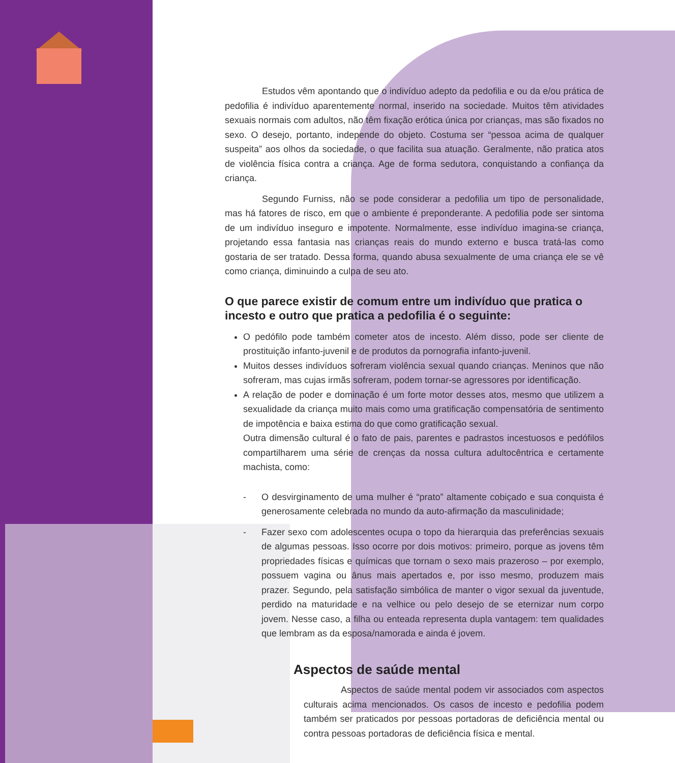Estudos vêm apontando que o indivíduo adepto da pedofilia e ou da e/ou prática de pedofilia é indivíduo aparentemente normal, inserido na sociedade. Muitos têm atividades sexuais normais com adultos, não têm fixação erótica única por crianças, mas são fixados no sexo. O desejo, portanto, independe do objeto. Costuma ser “pessoa acima de qualquer suspeita” aos olhos da sociedade, o que facilita sua atuação. Geralmente, não pratica atos de violência física contra a criança. Age de forma sedutora, conquistando a confiança da criança.
Segundo Furniss, não se pode considerar a pedofilia um tipo de personalidade, mas há fatores de risco, em que o ambiente é preponderante. A pedofilia pode ser sintoma de um indivíduo inseguro e impotente. Normalmente, esse indivíduo imagina-se criança, projetando essa fantasia nas crianças reais do mundo externo e busca tratá-las como gostaria de ser tratado. Dessa forma, quando abusa sexualmente de uma criança ele se vê como criança, diminuindo a culpa de seu ato.
O que parece existir de comum entre um indivíduo que pratica o incesto e outro que pratica a pedofilia é o seguinte:
O pedófilo pode também cometer atos de incesto. Além disso, pode ser cliente de prostituição infanto-juvenil e de produtos da pornografia infanto-juvenil.
Muitos desses indivíduos sofreram violência sexual quando crianças. Meninos que não sofreram, mas cujas irmãs sofreram, podem tornar-se agressores por identificação.
A relação de poder e dominação é um forte motor desses atos, mesmo que utilizem a sexualidade da criança muito mais como uma gratificação compensatória de sentimento de impotência e baixa estima do que como gratificação sexual.
Outra dimensão cultural é o fato de pais, parentes e padrastos incestuosos e pedófilos compartilharem uma série de crenças da nossa cultura adultocêntrica e certamente machista, como:
- O desvirginamento de uma mulher é “prato” altamente cobiçado e sua conquista é generosamente celebrada no mundo da auto-afirmação da masculinidade;
- Fazer sexo com adolescentes ocupa o topo da hierarquia das preferências sexuais de algumas pessoas. Isso ocorre por dois motivos: primeiro, porque as jovens têm propriedades físicas e químicas que tornam o sexo mais prazeroso – por exemplo, possuem vagina ou ânus mais apertados e, por isso mesmo, produzem mais prazer. Segundo, pela satisfação simbólica de manter o vigor sexual da juventude, perdido na maturidade e na velhice ou pelo desejo de se eternizar num corpo jovem. Nesse caso, a filha ou enteada representa dupla vantagem: tem qualidades que lembram as da esposa/namorada e ainda é jovem.
Aspectos de saúde mental
Aspectos de saúde mental podem vir associados com aspectos culturais acima mencionados. Os casos de incesto e pedofilia podem também ser praticados por pessoas portadoras de deficiência mental ou contra pessoas portadoras de deficiência física e mental.